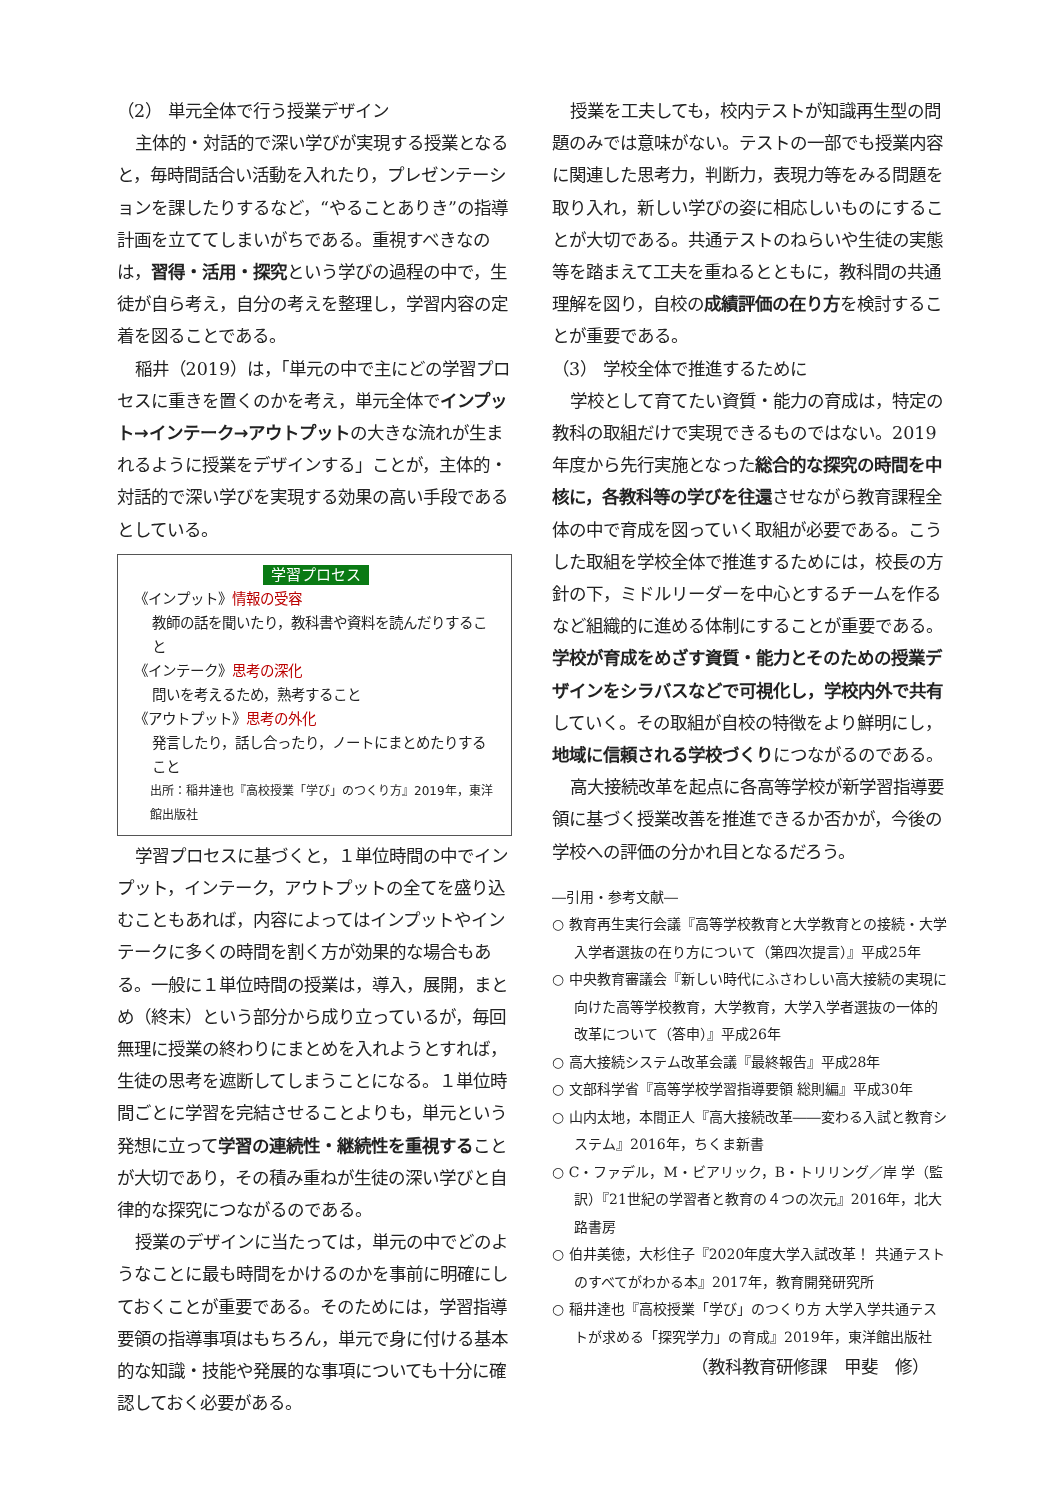（2） 単元全体で行う授業デザイン
主体的・対話的で深い学びが実現する授業となると，毎時間話合い活動を入れたり，プレゼンテーションを課したりするなど，“やることありき”の指導計画を立ててしまいがちである。重視すべきなのは，習得・活用・探究という学びの過程の中で，生徒が自ら考え，自分の考えを整理し，学習内容の定着を図ることである。
稲井（2019）は，「単元の中で主にどの学習プロセスに重きを置くのかを考え，単元全体でインプット→インテーク→アウトプットの大きな流れが生まれるように授業をデザインする」ことが，主体的・対話的で深い学びを実現する効果の高い手段であるとしている。
学習プロセス
《インプット》情報の受容
教師の話を聞いたり，教科書や資料を読んだりすること
《インテーク》思考の深化
問いを考えるため，熟考すること
《アウトプット》思考の外化
発言したり，話し合ったり，ノートにまとめたりすること
出所：稲井達也『高校授業「学び」のつくり方』2019年，東洋館出版社
学習プロセスに基づくと，１単位時間の中でインプット，インテーク，アウトプットの全てを盛り込むこともあれば，内容によってはインプットやインテークに多くの時間を割く方が効果的な場合もある。一般に１単位時間の授業は，導入，展開，まとめ（終末）という部分から成り立っているが，毎回無理に授業の終わりにまとめを入れようとすれば，生徒の思考を遮断してしまうことになる。１単位時間ごとに学習を完結させることよりも，単元という発想に立って学習の連続性・継続性を重視することが大切であり，その積み重ねが生徒の深い学びと自律的な探究につながるのである。
授業のデザインに当たっては，単元の中でどのようなことに最も時間をかけるのかを事前に明確にしておくことが重要である。そのためには，学習指導要領の指導事項はもちろん，単元で身に付ける基本的な知識・技能や発展的な事項についても十分に確認しておく必要がある。
授業を工夫しても，校内テストが知識再生型の問題のみでは意味がない。テストの一部でも授業内容に関連した思考力，判断力，表現力等をみる問題を取り入れ，新しい学びの姿に相応しいものにすることが大切である。共通テストのねらいや生徒の実態等を踏まえて工夫を重ねるとともに，教科間の共通理解を図り，自校の成績評価の在り方を検討することが重要である。
（3） 学校全体で推進するために
学校として育てたい資質・能力の育成は，特定の教科の取組だけで実現できるものではない。2019年度から先行実施となった総合的な探究の時間を中核に，各教科等の学びを往還させながら教育課程全体の中で育成を図っていく取組が必要である。こうした取組を学校全体で推進するためには，校長の方針の下，ミドルリーダーを中心とするチームを作るなど組織的に進める体制にすることが重要である。学校が育成をめざす資質・能力とそのための授業デザインをシラバスなどで可視化し，学校内外で共有していく。その取組が自校の特徴をより鮮明にし，地域に信頼される学校づくりにつながるのである。
高大接続改革を起点に各高等学校が新学習指導要領に基づく授業改善を推進できるか否かが，今後の学校への評価の分かれ目となるだろう。
―引用・参考文献―
○ 教育再生実行会議『高等学校教育と大学教育との接続・大学入学者選抜の在り方について（第四次提言）』平成25年
○ 中央教育審議会『新しい時代にふさわしい高大接続の実現に向けた高等学校教育，大学教育，大学入学者選抜の一体的改革について（答申）』平成26年
○ 高大接続システム改革会議『最終報告』平成28年
○ 文部科学省『高等学校学習指導要領 総則編』平成30年
○ 山内太地，本間正人『高大接続改革――変わる入試と教育システム』2016年，ちくま新書
○ C・ファデル，M・ビアリック，B・トリリング／岸 学（監訳）『21世紀の学習者と教育の４つの次元』2016年，北大路書房
○ 伯井美徳，大杉住子『2020年度大学入試改革！ 共通テストのすべてがわかる本』2017年，教育開発研究所
○ 稲井達也『高校授業「学び」のつくり方 大学入学共通テストが求める「探究学力」の育成』2019年，東洋館出版社
（教科教育研修課　甲斐　修）